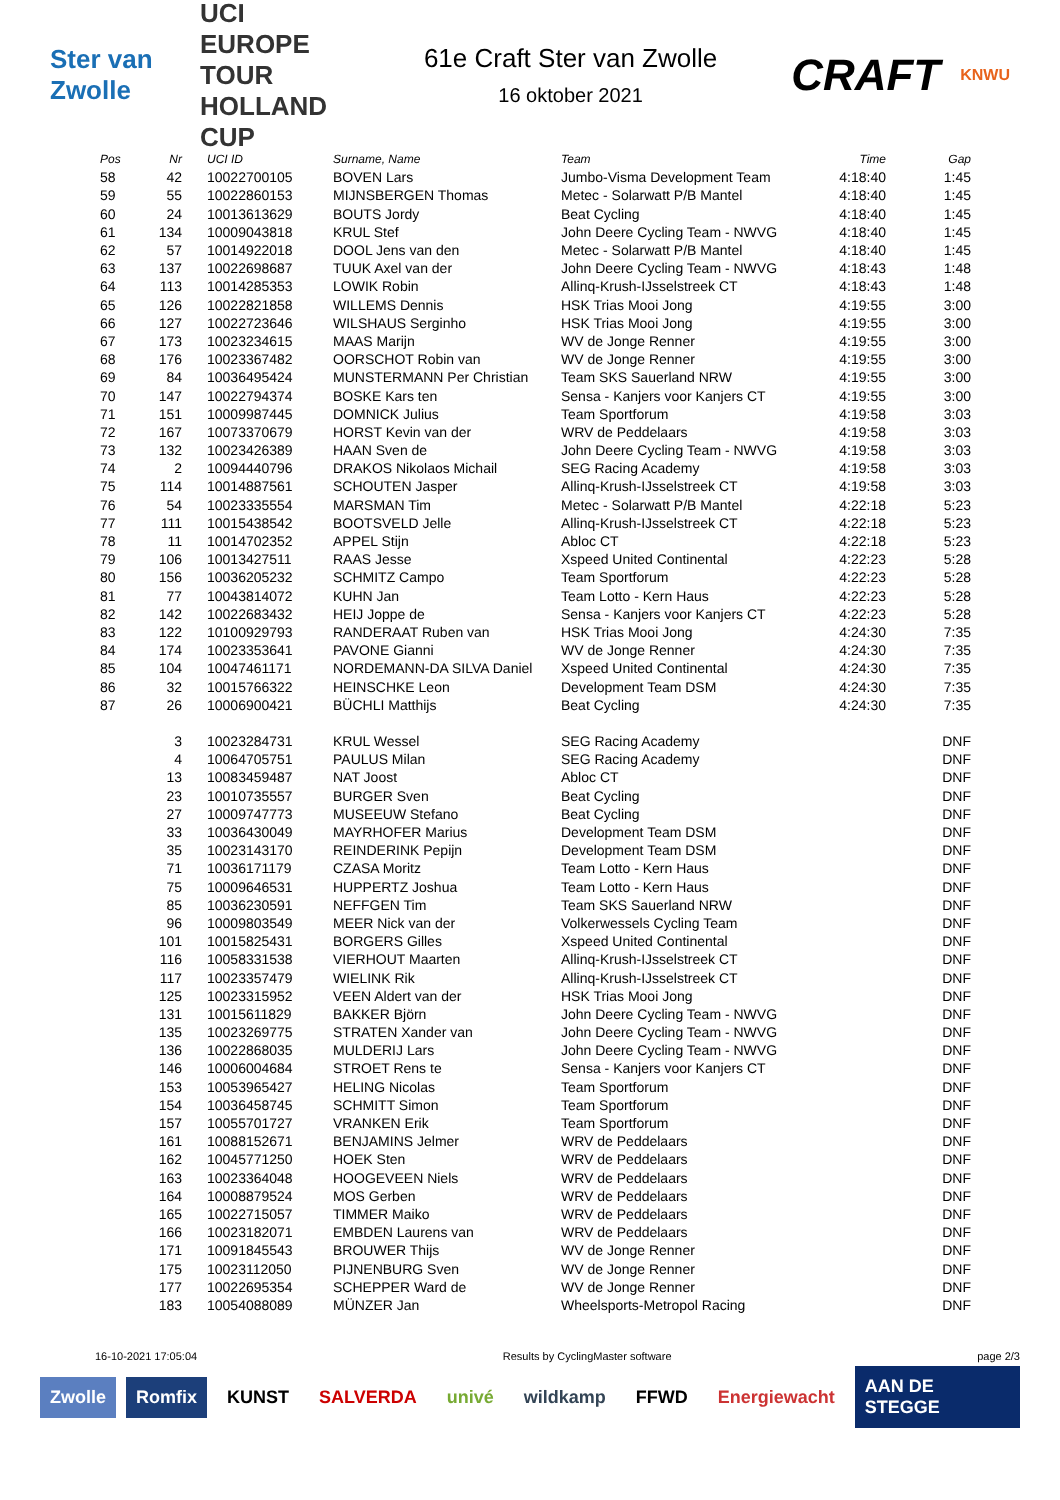Ster van Zwolle
UCI EUROPE TOUR
HOLLAND CUP
61e Craft Ster van Zwolle
16 oktober 2021
CRAFT
KNWU
| Pos | Nr | UCI ID | Surname, Name | Team | Time | Gap |
| --- | --- | --- | --- | --- | --- | --- |
| 58 | 42 | 10022700105 | BOVEN Lars | Jumbo-Visma Development Team | 4:18:40 | 1:45 |
| 59 | 55 | 10022860153 | MIJNSBERGEN Thomas | Metec - Solarwatt P/B Mantel | 4:18:40 | 1:45 |
| 60 | 24 | 10013613629 | BOUTS Jordy | Beat Cycling | 4:18:40 | 1:45 |
| 61 | 134 | 10009043818 | KRUL Stef | John Deere Cycling Team - NWVG | 4:18:40 | 1:45 |
| 62 | 57 | 10014922018 | DOOL Jens van den | Metec - Solarwatt P/B Mantel | 4:18:40 | 1:45 |
| 63 | 137 | 10022698687 | TUUK Axel van der | John Deere Cycling Team - NWVG | 4:18:43 | 1:48 |
| 64 | 113 | 10014285353 | LOWIK Robin | Allinq-Krush-IJsselstreek CT | 4:18:43 | 1:48 |
| 65 | 126 | 10022821858 | WILLEMS Dennis | HSK Trias Mooi Jong | 4:19:55 | 3:00 |
| 66 | 127 | 10022723646 | WILSHAUS Serginho | HSK Trias Mooi Jong | 4:19:55 | 3:00 |
| 67 | 173 | 10023234615 | MAAS Marijn | WV de Jonge Renner | 4:19:55 | 3:00 |
| 68 | 176 | 10023367482 | OORSCHOT Robin van | WV de Jonge Renner | 4:19:55 | 3:00 |
| 69 | 84 | 10036495424 | MUNSTERMANN Per Christian | Team SKS Sauerland NRW | 4:19:55 | 3:00 |
| 70 | 147 | 10022794374 | BOSKE Kars ten | Sensa - Kanjers voor Kanjers CT | 4:19:55 | 3:00 |
| 71 | 151 | 10009987445 | DOMNICK Julius | Team Sportforum | 4:19:58 | 3:03 |
| 72 | 167 | 10073370679 | HORST Kevin van der | WRV de Peddelaars | 4:19:58 | 3:03 |
| 73 | 132 | 10023426389 | HAAN Sven de | John Deere Cycling Team - NWVG | 4:19:58 | 3:03 |
| 74 | 2 | 10094440796 | DRAKOS Nikolaos Michail | SEG Racing Academy | 4:19:58 | 3:03 |
| 75 | 114 | 10014887561 | SCHOUTEN Jasper | Allinq-Krush-IJsselstreek CT | 4:19:58 | 3:03 |
| 76 | 54 | 10023335554 | MARSMAN Tim | Metec - Solarwatt P/B Mantel | 4:22:18 | 5:23 |
| 77 | 111 | 10015438542 | BOOTSVELD Jelle | Allinq-Krush-IJsselstreek CT | 4:22:18 | 5:23 |
| 78 | 11 | 10014702352 | APPEL Stijn | Abloc CT | 4:22:18 | 5:23 |
| 79 | 106 | 10013427511 | RAAS Jesse | Xspeed United Continental | 4:22:23 | 5:28 |
| 80 | 156 | 10036205232 | SCHMITZ Campo | Team Sportforum | 4:22:23 | 5:28 |
| 81 | 77 | 10043814072 | KUHN Jan | Team Lotto - Kern Haus | 4:22:23 | 5:28 |
| 82 | 142 | 10022683432 | HEIJ Joppe de | Sensa - Kanjers voor Kanjers CT | 4:22:23 | 5:28 |
| 83 | 122 | 10100929793 | RANDERAAT Ruben van | HSK Trias Mooi Jong | 4:24:30 | 7:35 |
| 84 | 174 | 10023353641 | PAVONE Gianni | WV de Jonge Renner | 4:24:30 | 7:35 |
| 85 | 104 | 10047461171 | NORDEMANN-DA SILVA Daniel | Xspeed United Continental | 4:24:30 | 7:35 |
| 86 | 32 | 10015766322 | HEINSCHKE Leon | Development Team DSM | 4:24:30 | 7:35 |
| 87 | 26 | 10006900421 | BÜCHLI Matthijs | Beat Cycling | 4:24:30 | 7:35 |
| | 3 | 10023284731 | KRUL Wessel | SEG Racing Academy | | DNF |
| | 4 | 10064705751 | PAULUS Milan | SEG Racing Academy | | DNF |
| | 13 | 10083459487 | NAT Joost | Abloc CT | | DNF |
| | 23 | 10010735557 | BURGER Sven | Beat Cycling | | DNF |
| | 27 | 10009747773 | MUSEEUW Stefano | Beat Cycling | | DNF |
| | 33 | 10036430049 | MAYRHOFER Marius | Development Team DSM | | DNF |
| | 35 | 10023143170 | REINDERINK Pepijn | Development Team DSM | | DNF |
| | 71 | 10036171179 | CZASA Moritz | Team Lotto - Kern Haus | | DNF |
| | 75 | 10009646531 | HUPPERTZ Joshua | Team Lotto - Kern Haus | | DNF |
| | 85 | 10036230591 | NEFFGEN Tim | Team SKS Sauerland NRW | | DNF |
| | 96 | 10009803549 | MEER Nick van der | Volkerwessels Cycling Team | | DNF |
| | 101 | 10015825431 | BORGERS Gilles | Xspeed United Continental | | DNF |
| | 116 | 10058331538 | VIERHOUT Maarten | Allinq-Krush-IJsselstreek CT | | DNF |
| | 117 | 10023357479 | WIELINK Rik | Allinq-Krush-IJsselstreek CT | | DNF |
| | 125 | 10023315952 | VEEN Aldert van der | HSK Trias Mooi Jong | | DNF |
| | 131 | 10015611829 | BAKKER Björn | John Deere Cycling Team - NWVG | | DNF |
| | 135 | 10023269775 | STRATEN Xander van | John Deere Cycling Team - NWVG | | DNF |
| | 136 | 10022868035 | MULDERIJ Lars | John Deere Cycling Team - NWVG | | DNF |
| | 146 | 10006004684 | STROET Rens te | Sensa - Kanjers voor Kanjers CT | | DNF |
| | 153 | 10053965427 | HELING Nicolas | Team Sportforum | | DNF |
| | 154 | 10036458745 | SCHMITT Simon | Team Sportforum | | DNF |
| | 157 | 10055701727 | VRANKEN Erik | Team Sportforum | | DNF |
| | 161 | 10088152671 | BENJAMINS Jelmer | WRV de Peddelaars | | DNF |
| | 162 | 10045771250 | HOEK Sten | WRV de Peddelaars | | DNF |
| | 163 | 10023364048 | HOOGEVEEN Niels | WRV de Peddelaars | | DNF |
| | 164 | 10008879524 | MOS Gerben | WRV de Peddelaars | | DNF |
| | 165 | 10022715057 | TIMMER Maiko | WRV de Peddelaars | | DNF |
| | 166 | 10023182071 | EMBDEN Laurens van | WRV de Peddelaars | | DNF |
| | 171 | 10091845543 | BROUWER Thijs | WV de Jonge Renner | | DNF |
| | 175 | 10023112050 | PIJNENBURG Sven | WV de Jonge Renner | | DNF |
| | 177 | 10022695354 | SCHEPPER Ward de | WV de Jonge Renner | | DNF |
| | 183 | 10054088089 | MÜNZER Jan | Wheelsports-Metropol Racing | | DNF |
16-10-2021 17:05:04 Results by CyclingMaster software page 2/3
Zwolle Romfix KUNST SALVERDA univé wildkamp FFWD Energiewacht AAN DE STEGGE